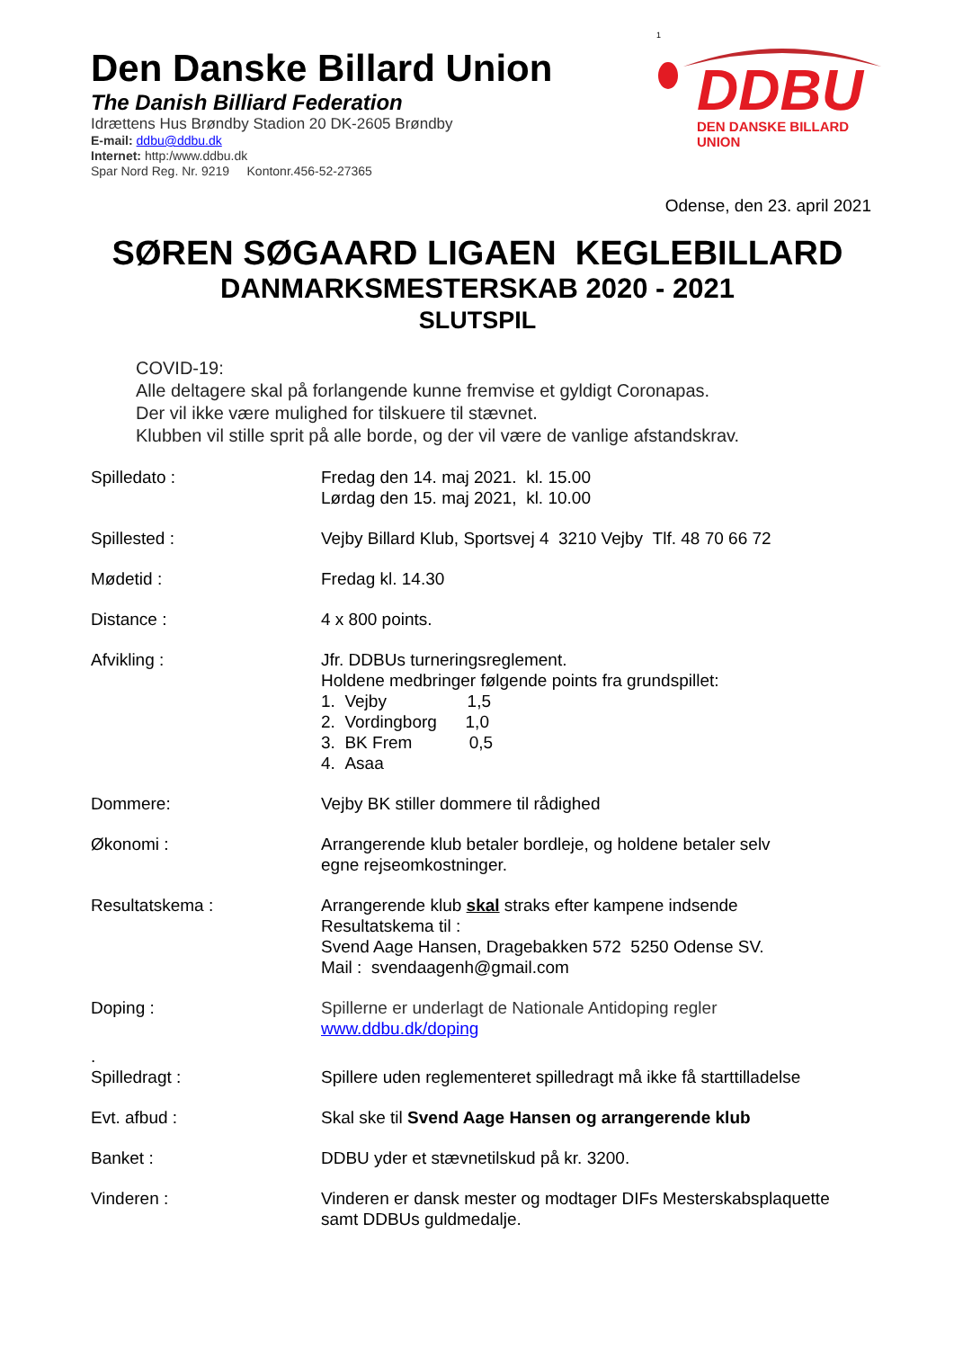Den Danske Billard Union
The Danish Billiard Federation
Idrættens Hus Brøndby Stadion 20 DK-2605 Brøndby
E-mail: ddbu@ddbu.dk
Internet: http:/www.ddbu.dk
Spar Nord Reg. Nr. 9219 Kontonr.456-52-27365
1
DDBU
DEN DANSKE BILLARD UNION
Odense, den 23. april 2021
SØREN SØGAARD LIGAEN KEGLEBILLARD
DANMARKSMESTERSKAB 2020 - 2021
SLUTSPIL
COVID-19:
Alle deltagere skal på forlangende kunne fremvise et gyldigt Coronapas.
Der vil ikke være mulighed for tilskuere til stævnet.
Klubben vil stille sprit på alle borde, og der vil være de vanlige afstandskrav.
Spilledato : Fredag den 14. maj 2021. kl. 15.00
Lørdag den 15. maj 2021, kl. 10.00
Spillested : Vejby Billard Klub, Sportsvej 4 3210 Vejby Tlf. 48 70 66 72
Mødetid : Fredag kl. 14.30
Distance : 4 x 800 points.
Afvikling : Jfr. DDBUs turneringsreglement.
Holdene medbringer følgende points fra grundspillet:
1. Vejby 1,5
2. Vordingborg 1,0
3. BK Frem 0,5
4. Asaa
Dommere: Vejby BK stiller dommere til rådighed
Økonomi : Arrangerende klub betaler bordleje, og holdene betaler selv
egne rejseomkostninger.
Resultatskema : Arrangerende klub skal straks efter kampene indsende
Resultatskema til :
Svend Aage Hansen, Dragebakken 572 5250 Odense SV.
Mail : svendaagenh@gmail.com
Doping : Spillerne er underlagt de Nationale Antidoping regler
www.ddbu.dk/doping
.
Spilledragt :
Spillere uden reglementeret spilledragt må ikke få starttilladelse
Evt. afbud : Skal ske til Svend Aage Hansen og arrangerende klub
Banket : DDBU yder et stævnetilskud på kr. 3200.
Vinderen : Vinderen er dansk mester og modtager DIFs Mesterskabsplaquette
samt DDBUs guldmedalje.